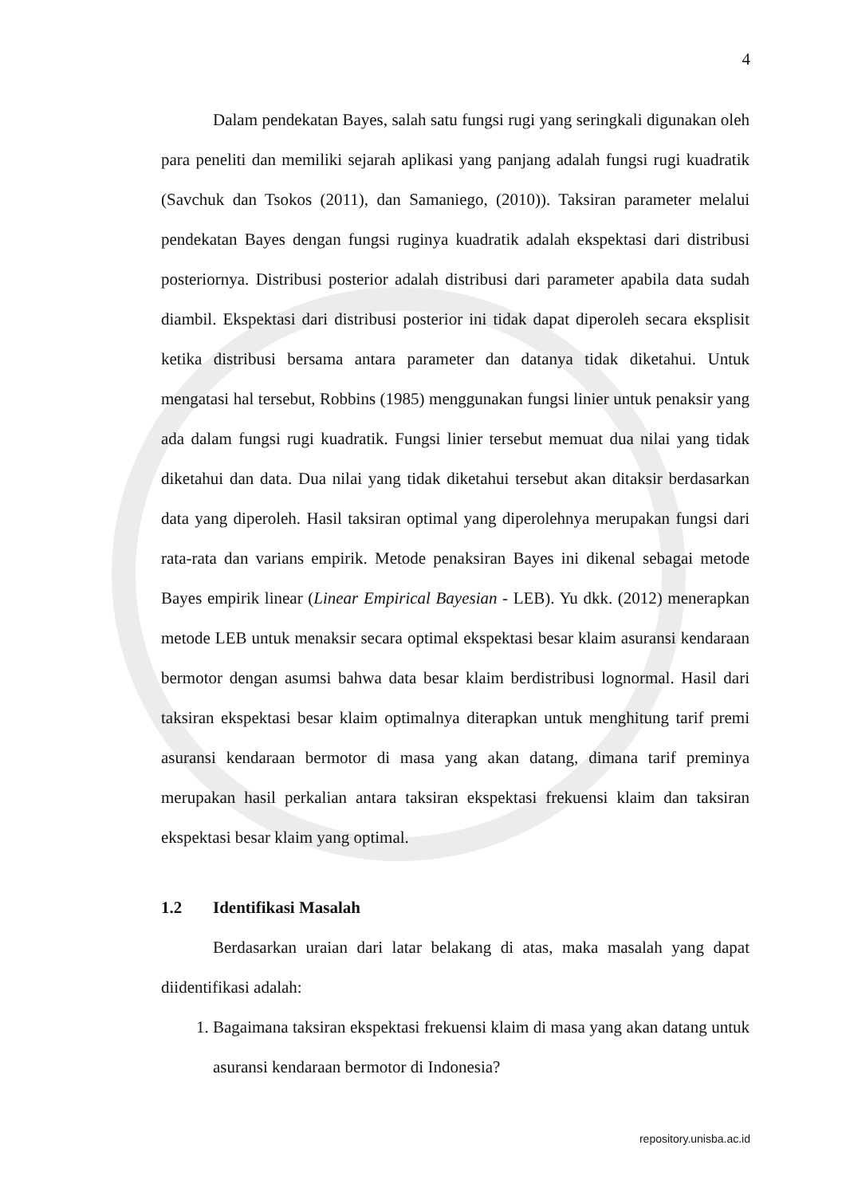4
Dalam pendekatan Bayes, salah satu fungsi rugi yang seringkali digunakan oleh para peneliti dan memiliki sejarah aplikasi yang panjang adalah fungsi rugi kuadratik (Savchuk dan Tsokos (2011), dan Samaniego, (2010)). Taksiran parameter melalui pendekatan Bayes dengan fungsi ruginya kuadratik adalah ekspektasi dari distribusi posteriornya. Distribusi posterior adalah distribusi dari parameter apabila data sudah diambil. Ekspektasi dari distribusi posterior ini tidak dapat diperoleh secara eksplisit ketika distribusi bersama antara parameter dan datanya tidak diketahui. Untuk mengatasi hal tersebut, Robbins (1985) menggunakan fungsi linier untuk penaksir yang ada dalam fungsi rugi kuadratik. Fungsi linier tersebut memuat dua nilai yang tidak diketahui dan data. Dua nilai yang tidak diketahui tersebut akan ditaksir berdasarkan data yang diperoleh. Hasil taksiran optimal yang diperolehnya merupakan fungsi dari rata-rata dan varians empirik. Metode penaksiran Bayes ini dikenal sebagai metode Bayes empirik linear (Linear Empirical Bayesian - LEB). Yu dkk. (2012) menerapkan metode LEB untuk menaksir secara optimal ekspektasi besar klaim asuransi kendaraan bermotor dengan asumsi bahwa data besar klaim berdistribusi lognormal. Hasil dari taksiran ekspektasi besar klaim optimalnya diterapkan untuk menghitung tarif premi asuransi kendaraan bermotor di masa yang akan datang, dimana tarif preminya merupakan hasil perkalian antara taksiran ekspektasi frekuensi klaim dan taksiran ekspektasi besar klaim yang optimal.
1.2 Identifikasi Masalah
Berdasarkan uraian dari latar belakang di atas, maka masalah yang dapat diidentifikasi adalah:
1. Bagaimana taksiran ekspektasi frekuensi klaim di masa yang akan datang untuk asuransi kendaraan bermotor di Indonesia?
repository.unisba.ac.id